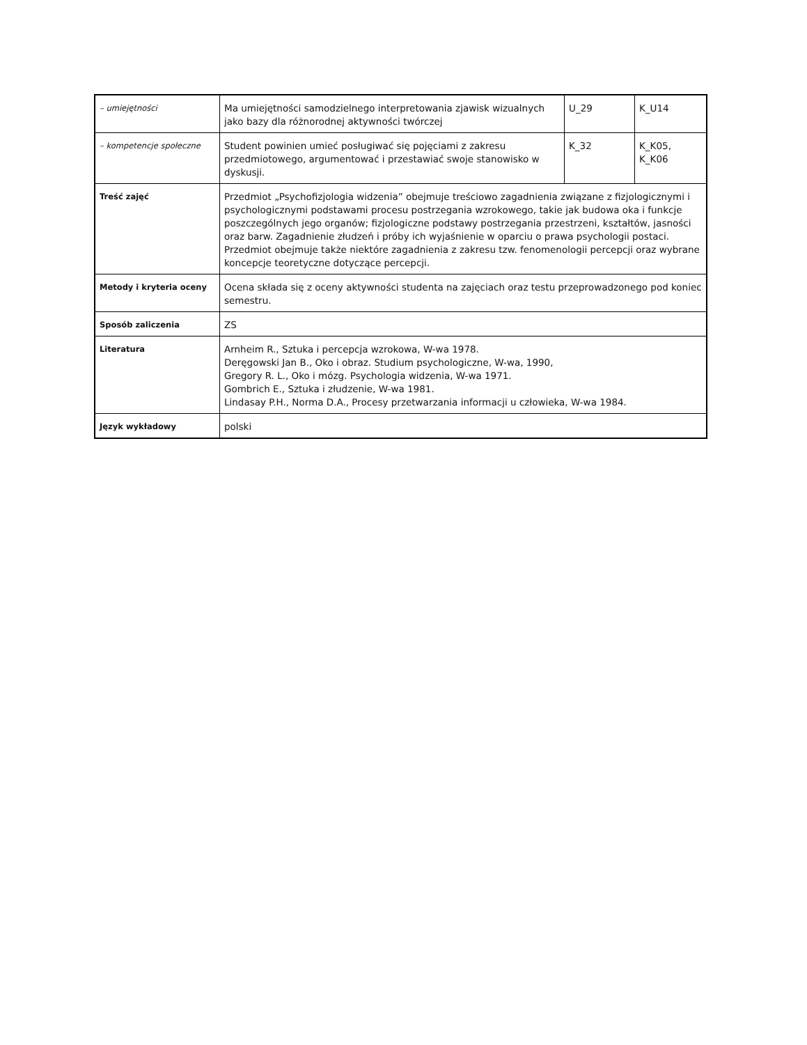| – umiejętności | Ma umiejętności samodzielnego interpretowania zjawisk wizualnych jako bazy dla różnorodnej aktywności twórczej | U_29 | K_U14 |
| – kompetencje społeczne | Student powinien umieć posługiwać się pojęciami z zakresu przedmiotowego, argumentować i przestawiać swoje stanowisko w dyskusji. | K_32 | K_K05, K_K06 |
| Treść zajęć | Przedmiot „Psychofizjologia widzenia” obejmuje treściowo zagadnienia związane z fizjologicznymi i psychologicznymi podstawami procesu postrzegania wzrokowego, takie jak budowa oka i funkcje poszczególnych jego organów; fizjologiczne podstawy postrzegania przestrzeni, kształtów, jasności oraz barw. Zagadnienie złudzeń i próby ich wyjaśnienie w oparciu o prawa psychologii postaci. Przedmiot obejmuje także niektóre zagadnienia z zakresu tzw. fenomenologii percepcji oraz wybrane koncepcje teoretyczne dotyczące percepcji. | | |
| Metody i kryteria oceny | Ocena składa się z oceny aktywności studenta na zajęciach oraz testu przeprowadzonego pod koniec semestru. | | |
| Sposób zaliczenia | ZS | | |
| Literatura | Arnheim R., Sztuka i percepcja wzrokowa, W-wa 1978. Deręgowski Jan B., Oko i obraz. Studium psychologiczne, W-wa, 1990, Gregory R. L., Oko i mózg. Psychologia widzenia, W-wa 1971. Gombrich E., Sztuka i złudzenie, W-wa 1981. Lindasay P.H., Norma D.A., Procesy przetwarzania informacji u człowieka, W-wa 1984. | | |
| Język wykładowy | polski | | |